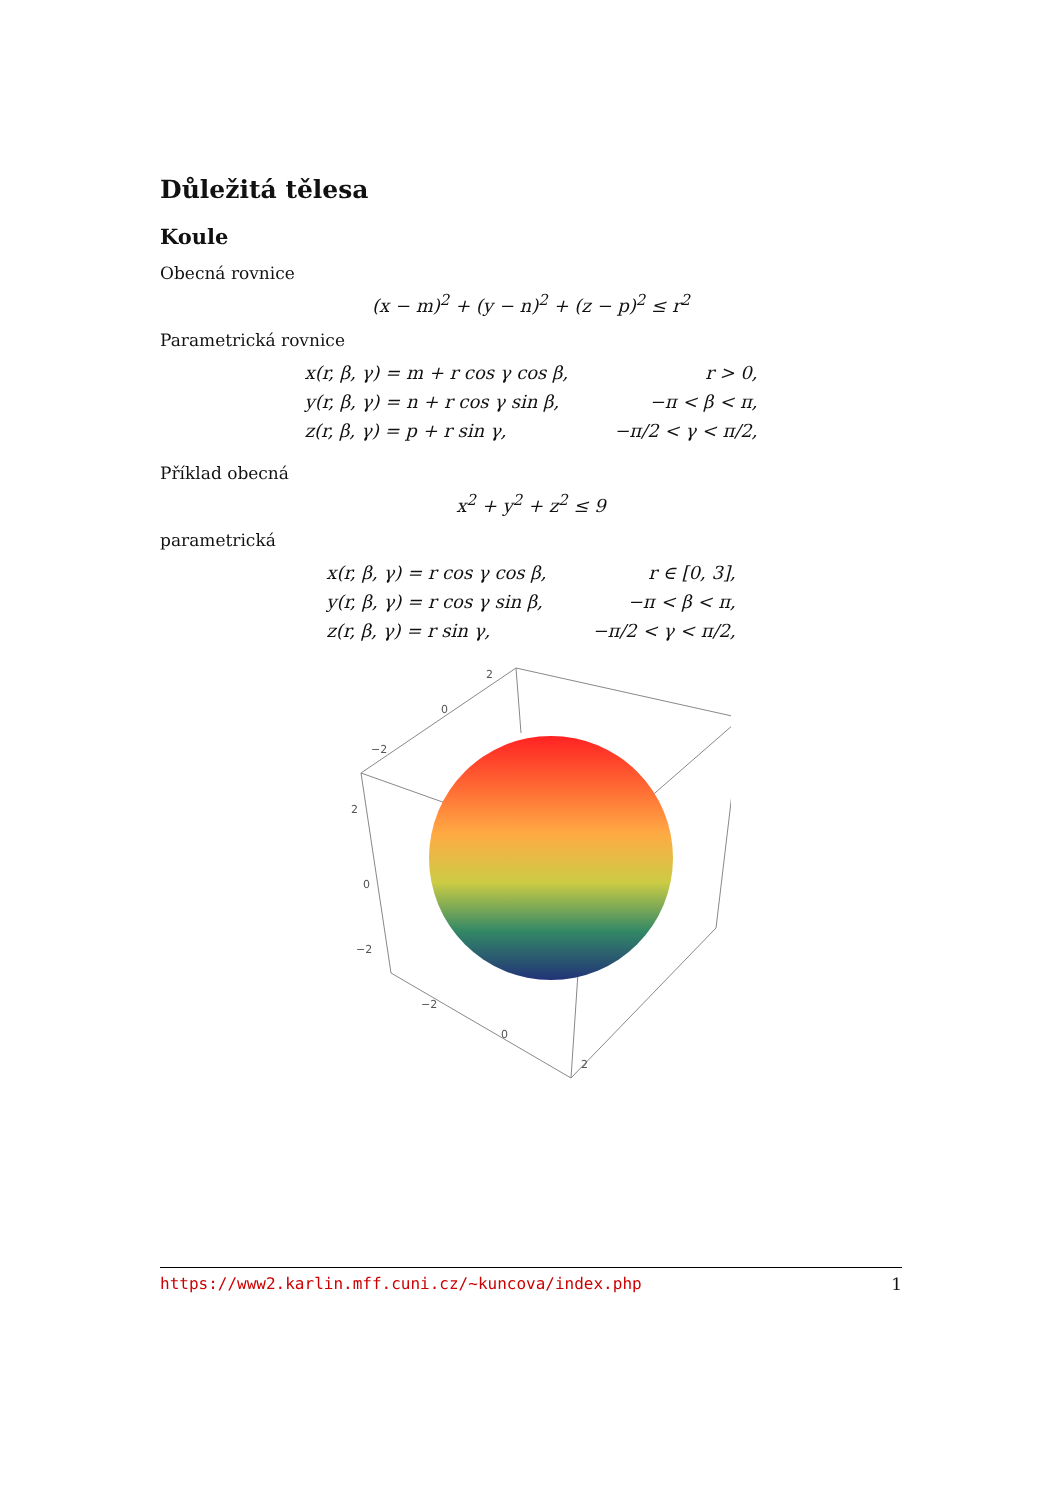Důležitá tělesa
Koule
Obecná rovnice
(x − m)<sup>2</sup> + (y − n)<sup>2</sup> + (z − p)<sup>2</sup> ≤ r<sup>2</sup>
Parametrická rovnice
| x(r, β, γ) = m + r cos γ cos β, | r > 0, |
| y(r, β, γ) = n + r cos γ sin β, | −π < β < π, |
| z(r, β, γ) = p + r sin γ, | −π/2 < γ < π/2, |
Příklad obecná
x<sup>2</sup> + y<sup>2</sup> + z<sup>2</sup> ≤ 9
parametrická
| x(r, β, γ) = r cos γ cos β, | r ∈ [0, 3], |
| y(r, β, γ) = r cos γ sin β, | −π < β < π, |
| z(r, β, γ) = r sin γ, | −π/2 < γ < π/2, |
2
0
−2
2
0
−2
−2
0
2
https://www2.karlin.mff.cuni.cz/~kuncova/index.php 1